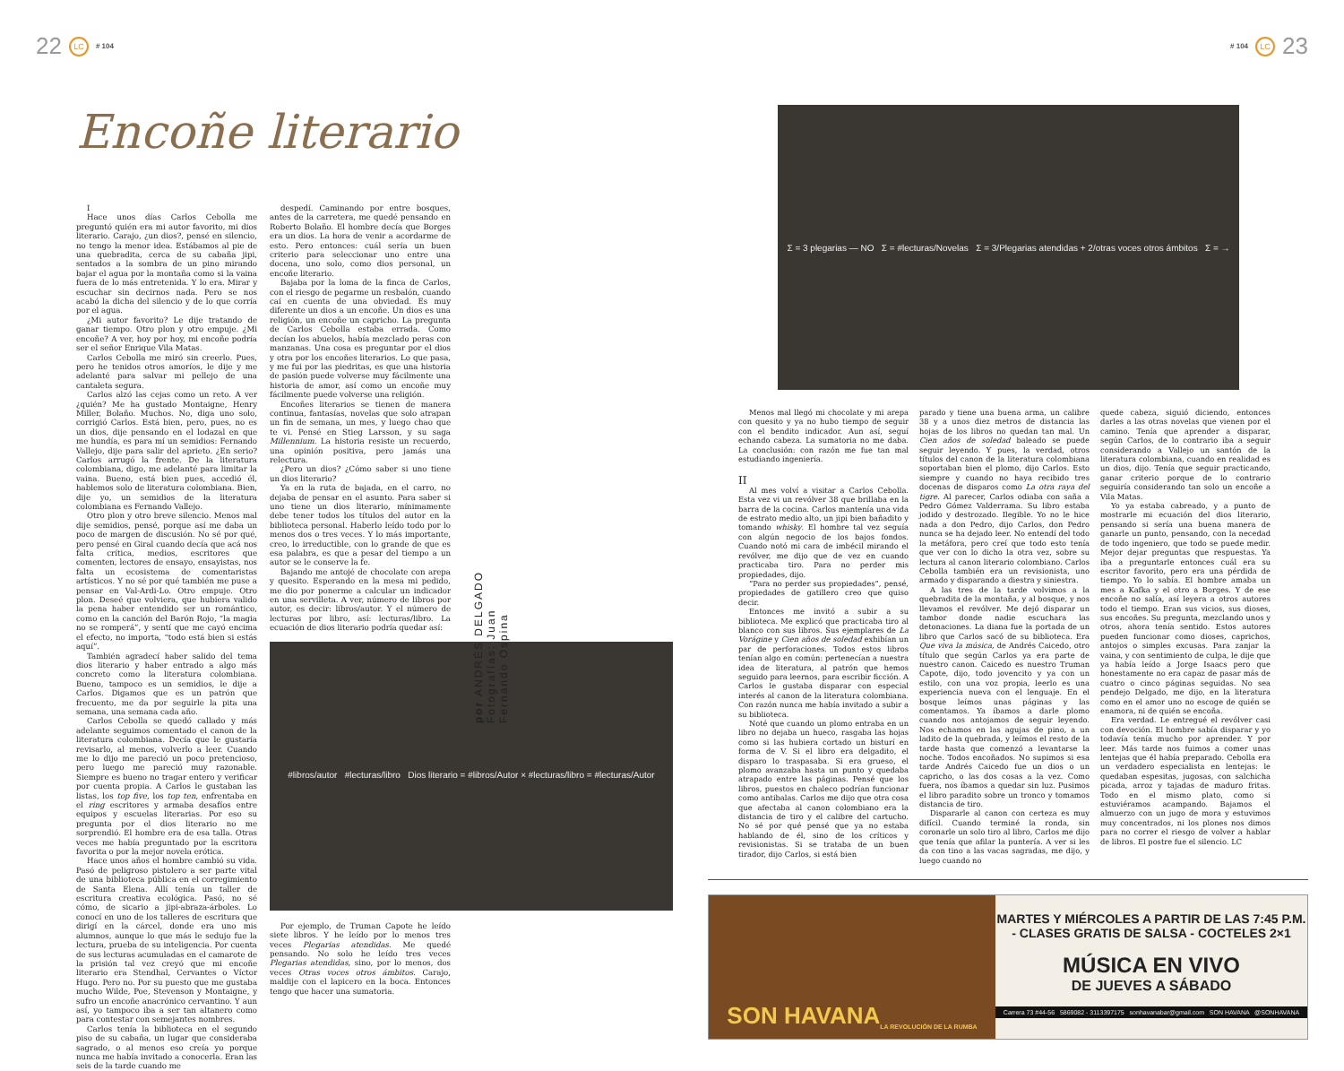22 LC # 104
Encoñe literario
I
Hace unos días Carlos Cebolla me preguntó quién era mi autor favorito, mi dios literario. Carajo, ¿un dios?, pensé en silencio, no tengo la menor idea. Estábamos al pie de una quebradita, cerca de su cabaña jipi, sentados a la sombra de un pino mirando bajar el agua por la montaña como si la vaina fuera de lo más entretenida. Y lo era. Mirar y escuchar sin decirnos nada. Pero se nos acabó la dicha del silencio y de lo que corría por el agua.
¿Mi autor favorito? Le dije tratando de ganar tiempo. Otro plon y otro empuje. ¿Mi encoñe? A ver, hoy por hoy, mi encoñe podría ser el señor Enrique Vila Matas.
Carlos Cebolla me miró sin creerlo. Pues, pero he tenidos otros amoríos, le dije y me adelanté para salvar mi pellejo de una cantaleta segura.
Carlos alzó las cejas como un reto. A ver ¿quién? Me ha gustado Montaigne, Henry Miller, Bolaño. Muchos. No, diga uno solo, corrigió Carlos. Está bien, pero, pues, no es un dios, dije pensando en el lodazal en que me hundía, es para mí un semidios: Fernando Vallejo, dije para salir del aprieto. ¿En serio? Carlos arrugó la frente. De la literatura colombiana, digo, me adelanté para limitar la vaina. Bueno, está bien pues, accedió él, hablemos solo de literatura colombiana. Bien, dije yo, un semidios de la literatura colombiana es Fernando Vallejo.
Otro plon y otro breve silencio. Menos mal dije semidios, pensé, porque así me daba un poco de margen de discusión. No sé por qué, pero pensé en Giral cuando decía que acá nos falta crítica, medios, escritores que comenten, lectores de ensayo, ensayistas, nos falta un ecosistema de comentaristas artísticos. Y no sé por qué también me puse a pensar en Val-Ardi-Lo. Otro empuje. Otro plon. Deseé que volviera, que hubiera valido la pena haber entendido ser un romántico, como en la canción del Barón Rojo, “la magia no se romperá”, y sentí que me cayó encima el efecto, no importa, “todo está bien si estás aquí”.
También agradecí haber salido del tema dios literario y haber entrado a algo más concreto como la literatura colombiana. Bueno, tampoco es un semidios, le dije a Carlos. Digamos que es un patrón que frecuento, me da por seguirle la pita una semana, una semana cada año.
Carlos Cebolla se quedó callado y más adelante seguimos comentado el canon de la literatura colombiana. Decía que le gustaría revisarlo, al menos, volverlo a leer. Cuando me lo dijo me pareció un poco pretencioso, pero luego me pareció muy razonable. Siempre es bueno no tragar entero y verificar por cuenta propia. A Carlos le gustaban las listas, los top five, los top ten, enfrentaba en el ring escritores y armaba desafíos entre equipos y escuelas literarias. Por eso su pregunta por el dios literario no me sorprendió. El hombre era de esa talla. Otras veces me había preguntado por la escritora favorita o por la mejor novela erótica.
Hace unos años el hombre cambió su vida. Pasó de peligroso pistolero a ser parte vital de una biblioteca pública en el corregimiento de Santa Elena. Allí tenía un taller de escritura creativa ecológica. Pasó, no sé cómo, de sicario a jipi-abraza-árboles. Lo conocí en uno de los talleres de escritura que dirigí en la cárcel, donde era uno mis alumnos, aunque lo que más le sedujo fue la lectura, prueba de su inteligencia. Por cuenta de sus lecturas acumuladas en el camarote de la prisión tal vez creyó que mi encoñe literario era Stendhal, Cervantes o Víctor Hugo. Pero no. Por su puesto que me gustaba mucho Wilde, Poe, Stevenson y Montaigne, y sufro un encoñe anacrónico cervantino. Y aun así, yo tampoco iba a ser tan altanero como para contestar con semejantes nombres.
Carlos tenía la biblioteca en el segundo piso de su cabaña, un lugar que consideraba sagrado, o al menos eso creía yo porque nunca me había invitado a conocerla. Eran las seis de la tarde cuando me
despedí. Caminando por entre bosques, antes de la carretera, me quedé pensando en Roberto Bolaño. El hombre decía que Borges era un dios. La hora de venir a acordarme de esto. Pero entonces: cuál sería un buen criterio para seleccionar uno entre una docena, uno solo, como dios personal, un encoñe literario.
Bajaba por la loma de la finca de Carlos, con el riesgo de pegarme un resbalón, cuando caí en cuenta de una obviedad. Es muy diferente un dios a un encoñe. Un dios es una religión, un encoñe un capricho. La pregunta de Carlos Cebolla estaba errada. Como decían los abuelos, había mezclado peras con manzanas. Una cosa es preguntar por el dios y otra por los encoñes literarios. Lo que pasa, y me fui por las piedritas, es que una historia de pasión puede volverse muy fácilmente una historia de amor, así como un encoñe muy fácilmente puede volverse una religión.
Encoñes literarios se tienen de manera continua, fantasías, novelas que solo atrapan un fin de semana, un mes, y luego chao que te vi. Pensé en Stieg Larsson, y su saga Millennium. La historia resiste un recuerdo, una opinión positiva, pero jamás una relectura.
¿Pero un dios? ¿Cómo saber si uno tiene un dios literario?
Ya en la ruta de bajada, en el carro, no dejaba de pensar en el asunto. Para saber si uno tiene un dios literario, mínimamente debe tener todos los títulos del autor en la biblioteca personal. Haberlo leído todo por lo menos dos o tres veces. Y lo más importante, creo, lo irreductible, con lo grande de que es esa palabra, es que a pesar del tiempo a un autor se le conserve la fe.
Bajando me antojé de chocolate con arepa y quesito. Esperando en la mesa mi pedido, me dio por ponerme a calcular un indicador en una servilleta. A ver, número de libros por autor, es decir: libros/autor. Y el número de lecturas por libro, así: lecturas/libro. La ecuación de dios literario podría quedar así:
#libros/autor #lecturas/libro Dios literario = #libros/Autor × #lecturas/libro = #lecturas/Autor
Por ejemplo, de Truman Capote he leído siete libros. Y he leído por lo menos tres veces Plegarias atendidas. Me quedé pensando. No solo he leído tres veces Plegarias atendidas, sino, por lo menos, dos veces Otras voces otros ámbitos. Carajo, maldije con el lapicero en la boca. Entonces tengo que hacer una sumatoria.
por ANDRÉS DELGADO
Fotografías: Juan Fernando Ospina
# 104 LC 23
Σ = 3 plegarias — NO Σ = #lecturas/Novelas Σ = 3/Plegarias atendidas + 2/otras voces otros ámbitos Σ = →
Menos mal llegó mi chocolate y mi arepa con quesito y ya no hubo tiempo de seguir con el bendito indicador. Aun así, seguí echando cabeza. La sumatoria no me daba. La conclusión: con razón me fue tan mal estudiando ingeniería.
II
Al mes volví a visitar a Carlos Cebolla. Esta vez vi un revólver 38 que brillaba en la barra de la cocina. Carlos mantenía una vida de estrato medio alto, un jipi bien bañadito y tomando whisky. El hombre tal vez seguía con algún negocio de los bajos fondos. Cuando notó mi cara de imbécil mirando el revólver, me dijo que de vez en cuando practicaba tiro. Para no perder mis propiedades, dijo.
“Para no perder sus propiedades”, pensé, propiedades de gatillero creo que quiso decir.
Entonces me invitó a subir a su biblioteca. Me explicó que practicaba tiro al blanco con sus libros. Sus ejemplares de La Vorágine y Cien años de soledad exhibían un par de perforaciones. Todos estos libros tenían algo en común: pertenecían a nuestra idea de literatura, al patrón que hemos seguido para leernos, para escribir ficción. A Carlos le gustaba disparar con especial interés al canon de la literatura colombiana. Con razón nunca me había invitado a subir a su biblioteca.
Noté que cuando un plomo entraba en un libro no dejaba un hueco, rasgaba las hojas como si las hubiera cortado un bisturí en forma de V. Si el libro era delgadito, el disparo lo traspasaba. Si era grueso, el plomo avanzaba hasta un punto y quedaba atrapado entre las páginas. Pensé que los libros, puestos en chaleco podrían funcionar como antibalas. Carlos me dijo que otra cosa que afectaba al canon colombiano era la distancia de tiro y el calibre del cartucho. No sé por qué pensé que ya no estaba hablando de él, sino de los críticos y revisionistas. Si se trataba de un buen tirador, dijo Carlos, si está bien
parado y tiene una buena arma, un calibre 38 y a unos diez metros de distancia las hojas de los libros no quedan tan mal. Un Cien años de soledad baleado se puede seguir leyendo. Y pues, la verdad, otros títulos del canon de la literatura colombiana soportaban bien el plomo, dijo Carlos. Esto siempre y cuando no haya recibido tres docenas de disparos como La otra raya del tigre. Al parecer, Carlos odiaba con saña a Pedro Gómez Valderrama. Su libro estaba jodido y destrozado. Ilegible. Yo no le hice nada a don Pedro, dijo Carlos, don Pedro nunca se ha dejado leer. No entendí del todo la metáfora, pero creí que todo esto tenía que ver con lo dicho la otra vez, sobre su lectura al canon literario colombiano. Carlos Cebolla también era un revisionista, uno armado y disparando a diestra y siniestra.
A las tres de la tarde volvimos a la quebradita de la montaña, y al bosque, y nos llevamos el revólver. Me dejó disparar un tambor donde nadie escuchara las detonaciones. La diana fue la portada de un libro que Carlos sacó de su biblioteca. Era Que viva la música, de Andrés Caicedo, otro título que según Carlos ya era parte de nuestro canon. Caicedo es nuestro Truman Capote, dijo, todo jovencito y ya con un estilo, con una voz propia, leerlo es una experiencia nueva con el lenguaje. En el bosque leímos unas páginas y las comentamos. Ya íbamos a darle plomo cuando nos antojamos de seguir leyendo. Nos echamos en las agujas de pino, a un ladito de la quebrada, y leímos el resto de la tarde hasta que comenzó a levantarse la noche. Todos encoñados. No supimos si esa tarde Andrés Caicedo fue un dios o un capricho, o las dos cosas a la vez. Como fuera, nos íbamos a quedar sin luz. Pusimos el libro paradito sobre un tronco y tomamos distancia de tiro.
Dispararle al canon con certeza es muy difícil. Cuando terminé la ronda, sin coronarle un solo tiro al libro, Carlos me dijo que tenía que afilar la puntería. A ver si les da con tino a las vacas sagradas, me dijo, y luego cuando no
quede cabeza, siguió diciendo, entonces darles a las otras novelas que vienen por el camino. Tenía que aprender a disparar, según Carlos, de lo contrario iba a seguir considerando a Vallejo un santón de la literatura colombiana, cuando en realidad es un dios, dijo. Tenía que seguir practicando, ganar criterio porque de lo contrario seguiría considerando tan solo un encoñe a Vila Matas.
Yo ya estaba cabreado, y a punto de mostrarle mi ecuación del dios literario, pensando si sería una buena manera de ganarle un punto, pensando, con la necedad de todo ingeniero, que todo se puede medir. Mejor dejar preguntas que respuestas. Ya iba a preguntarle entonces cuál era su escritor favorito, pero era una pérdida de tiempo. Yo lo sabía. El hombre amaba un mes a Kafka y el otro a Borges. Y de ese encoñe no salía, así leyera a otros autores todo el tiempo. Eran sus vicios, sus dioses, sus encoñes. Su pregunta, mezclando unos y otros, ahora tenía sentido. Estos autores pueden funcionar como dioses, caprichos, antojos o simples excusas. Para zanjar la vaina, y con sentimiento de culpa, le dije que ya había leído a Jorge Isaacs pero que honestamente no era capaz de pasar más de cuatro o cinco páginas seguidas. No sea pendejo Delgado, me dijo, en la literatura como en el amor uno no escoge de quién se enamora, ni de quién se encoña.
Era verdad. Le entregué el revólver casi con devoción. El hombre sabía disparar y yo todavía tenía mucho por aprender. Y por leer. Más tarde nos fuimos a comer unas lentejas que él había preparado. Cebolla era un verdadero especialista en lentejas: le quedaban espesitas, jugosas, con salchicha picada, arroz y tajadas de maduro fritas. Todo en el mismo plato, como si estuviéramos acampando. Bajamos el almuerzo con un jugo de mora y estuvimos muy concentrados, ni los plones nos dimos para no correr el riesgo de volver a hablar de libros. El postre fue el silencio. LC
SON HAVANA
LA REVOLUCIÓN DE LA RUMBA
MARTES Y MIÉRCOLES A PARTIR DE LAS 7:45 P.M.
- CLASES GRATIS DE SALSA - COCTELES 2×1
MÚSICA EN VIVO
DE JUEVES A SÁBADO
Carrera 73 #44-56 5869082 - 3113397175 sonhavanabar@gmail.com SON HAVANA @SONHAVANA